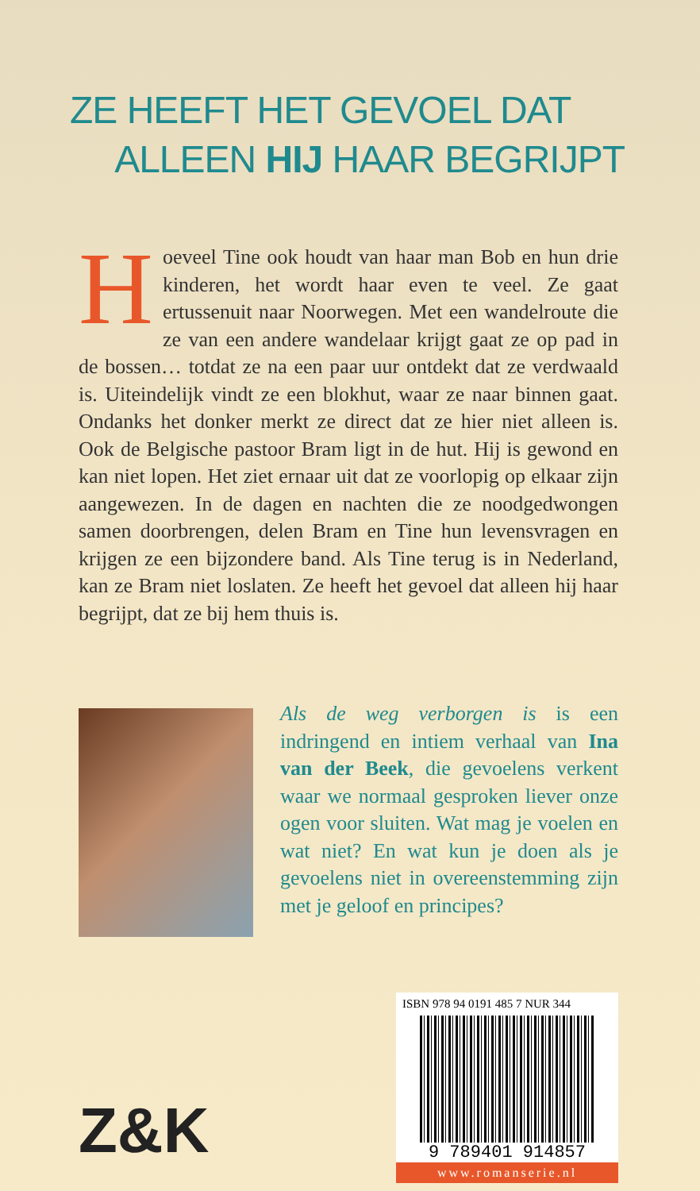ZE HEEFT HET GEVOEL DAT
ALLEEN HIJ HAAR BEGRIJPT
Hoeveel Tine ook houdt van haar man Bob en hun drie kinderen, het wordt haar even te veel. Ze gaat ertussenuit naar Noorwegen. Met een wandelroute die ze van een andere wandelaar krijgt gaat ze op pad in de bossen… totdat ze na een paar uur ontdekt dat ze verdwaald is. Uiteindelijk vindt ze een blokhut, waar ze naar binnen gaat. Ondanks het donker merkt ze direct dat ze hier niet alleen is. Ook de Belgische pastoor Bram ligt in de hut. Hij is gewond en kan niet lopen. Het ziet ernaar uit dat ze voorlopig op elkaar zijn aangewezen. In de dagen en nachten die ze noodgedwongen samen doorbrengen, delen Bram en Tine hun levensvragen en krijgen ze een bijzondere band. Als Tine terug is in Nederland, kan ze Bram niet loslaten. Ze heeft het gevoel dat alleen hij haar begrijpt, dat ze bij hem thuis is.
Als de weg verborgen is is een indringend en intiem verhaal van Ina van der Beek, die gevoelens verkent waar we normaal gesproken liever onze ogen voor sluiten. Wat mag je voelen en wat niet? En wat kun je doen als je gevoelens niet in overeenstemming zijn met je geloof en principes?
Z&K
ISBN 978 94 0191 485 7 NUR 344
9 789401 914857
www.romanserie.nl